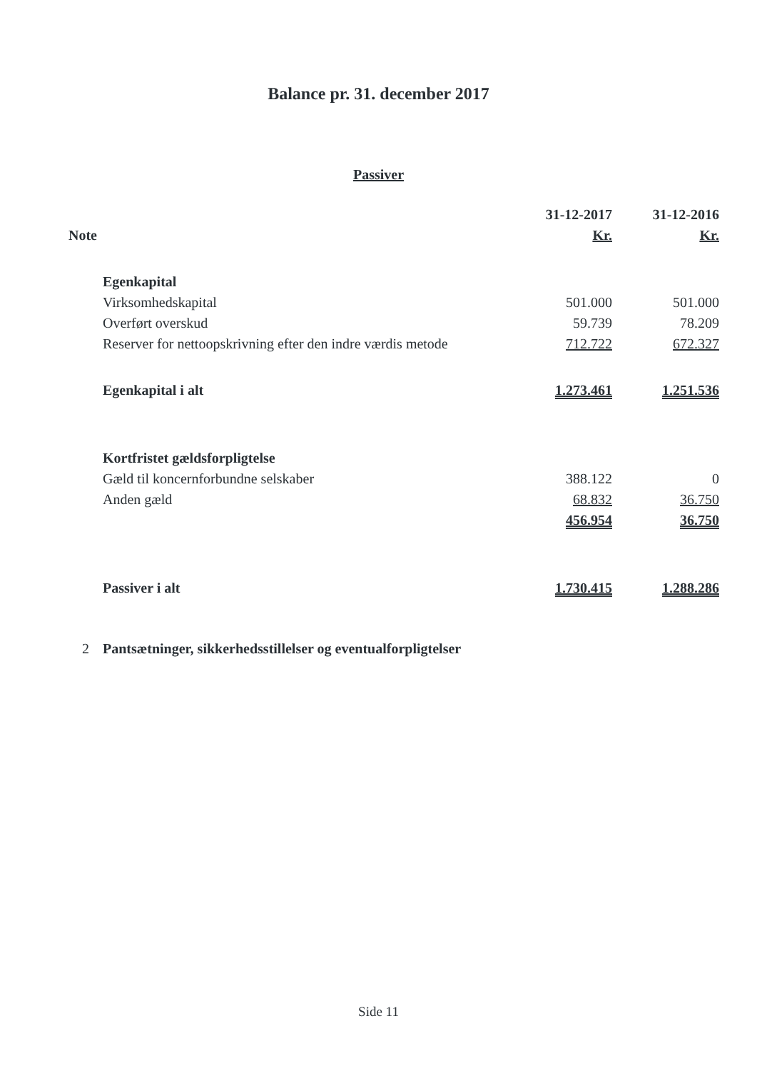Balance pr. 31. december 2017
Passiver
| | | 31-12-2017 | 31-12-2016 |
| --- | --- | --- | --- |
| Note | | Kr. | Kr. |
| | Egenkapital | | |
| | Virksomhedskapital | 501.000 | 501.000 |
| | Overført overskud | 59.739 | 78.209 |
| | Reserver for nettoopskrivning efter den indre værdis metode | 712.722 | 672.327 |
| | Egenkapital i alt | 1.273.461 | 1.251.536 |
| | Kortfristet gældsforpligtelse | | |
| | Gæld til koncernforbundne selskaber | 388.122 | 0 |
| | Anden gæld | 68.832 | 36.750 |
| | | 456.954 | 36.750 |
| | Passiver i alt | 1.730.415 | 1.288.286 |
| 2 | Pantsætninger, sikkerhedsstillelser og eventualforpligtelser | | |
Side 11